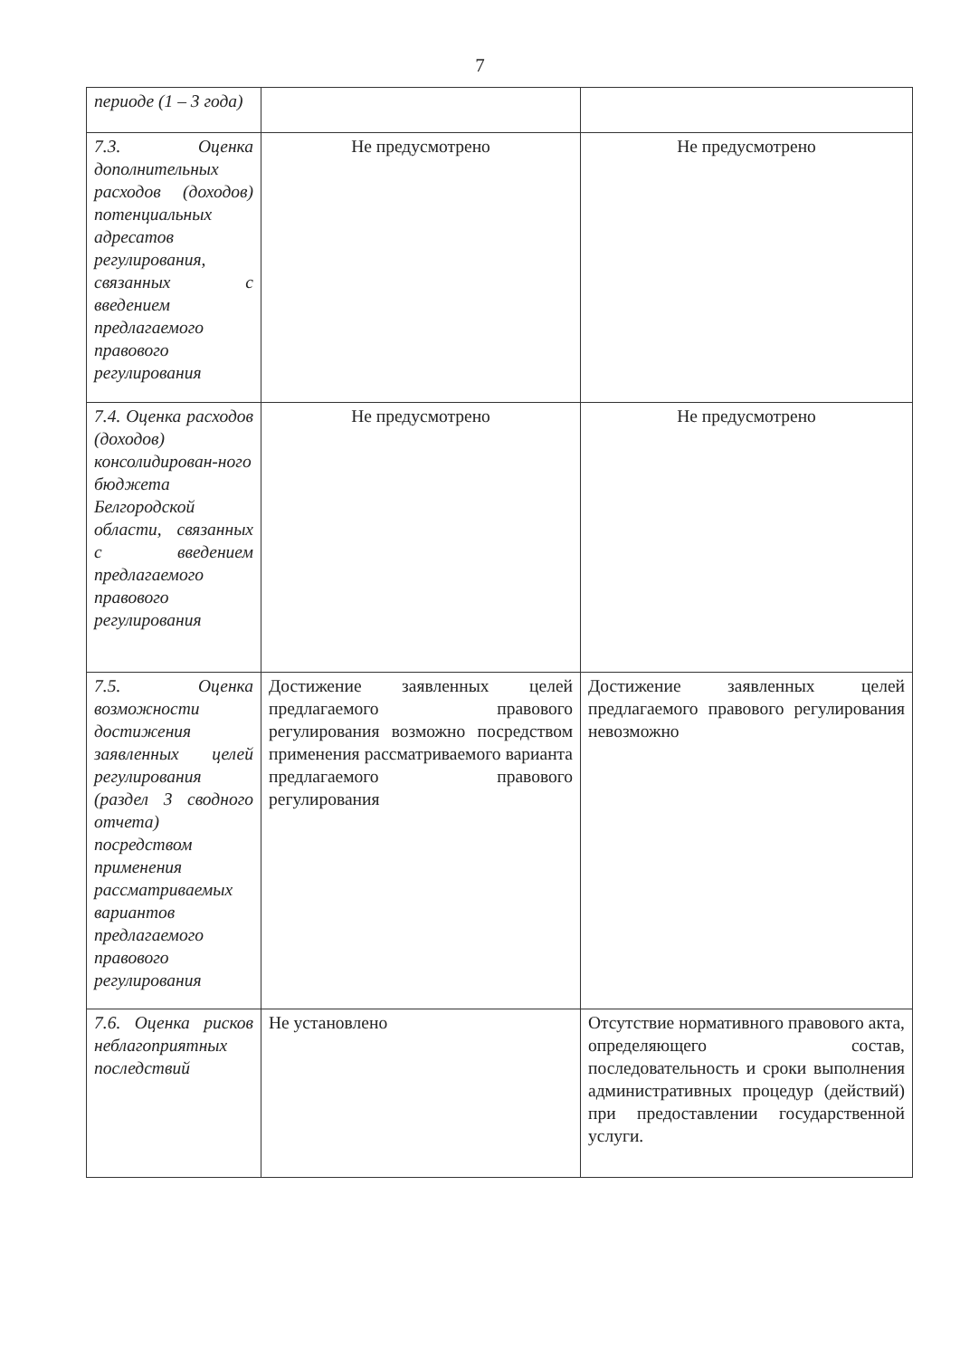7
| периоде (1 – 3 года) | | |
| 7.3. Оценка дополнительных расходов (доходов) потенциальных адресатов регулирования, связанных с введением предлагаемого правового регулирования | Не предусмотрено | Не предусмотрено |
| 7.4. Оценка расходов (доходов) консолидирован-ного бюджета Белгородской области, связанных с введением предлагаемого правового регулирования | Не предусмотрено | Не предусмотрено |
| 7.5. Оценка возможности достижения заявленных целей регулирования (раздел 3 сводного отчета) посредством применения рассматриваемых вариантов предлагаемого правового регулирования | Достижение заявленных целей предлагаемого правового регулирования возможно посредством применения рассматриваемого варианта предлагаемого правового регулирования | Достижение заявленных целей предлагаемого правового регулирования невозможно |
| 7.6. Оценка рисков неблагоприятных последствий | Не установлено | Отсутствие нормативного правового акта, определяющего состав, последовательность и сроки выполнения административных процедур (действий) при предоставлении государственной услуги. |